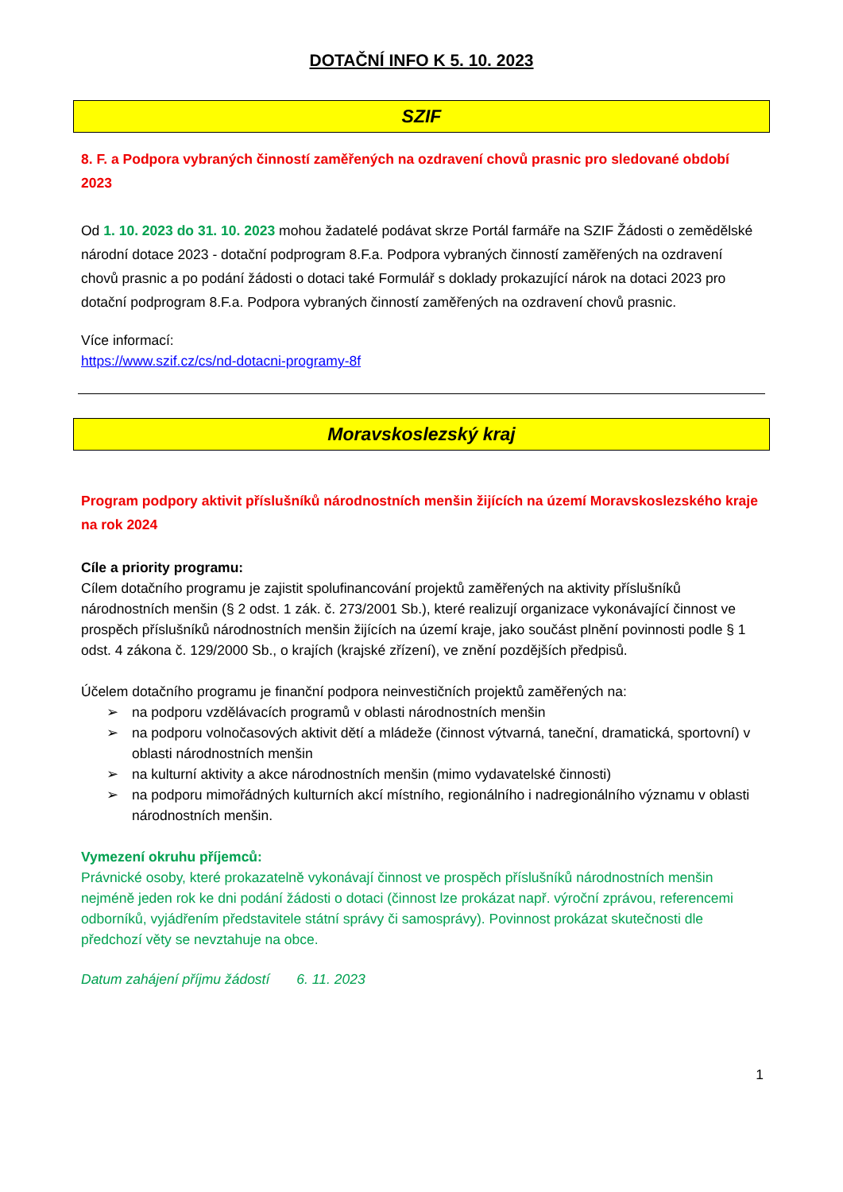DOTAČNÍ INFO K 5. 10. 2023
SZIF
8. F. a Podpora vybraných činností zaměřených na ozdravení chovů prasnic pro sledované období 2023
Od 1. 10. 2023 do 31. 10. 2023 mohou žadatelé podávat skrze Portál farmáře na SZIF Žádosti o zemědělské národní dotace 2023 - dotační podprogram 8.F.a. Podpora vybraných činností zaměřených na ozdravení chovů prasnic a po podání žádosti o dotaci také Formulář s doklady prokazující nárok na dotaci 2023 pro dotační podprogram 8.F.a. Podpora vybraných činností zaměřených na ozdravení chovů prasnic.
Více informací:
https://www.szif.cz/cs/nd-dotacni-programy-8f
Moravskoslezský kraj
Program podpory aktivit příslušníků národnostních menšin žijících na území Moravskoslezského kraje na rok 2024
Cíle a priority programu:
Cílem dotačního programu je zajistit spolufinancování projektů zaměřených na aktivity příslušníků národnostních menšin (§ 2 odst. 1 zák. č. 273/2001 Sb.), které realizují organizace vykonávající činnost ve prospěch příslušníků národnostních menšin žijících na území kraje, jako součást plnění povinnosti podle § 1 odst. 4 zákona č. 129/2000 Sb., o krajích (krajské zřízení), ve znění pozdějších předpisů.
Účelem dotačního programu je finanční podpora neinvestičních projektů zaměřených na:
➢ na podporu vzdělávacích programů v oblasti národnostních menšin
➢ na podporu volnočasových aktivit dětí a mládeže (činnost výtvarná, taneční, dramatická, sportovní) v oblasti národnostních menšin
➢ na kulturní aktivity a akce národnostních menšin (mimo vydavatelské činnosti)
➢ na podporu mimořádných kulturních akcí místního, regionálního i nadregionálního významu v oblasti národnostních menšin.
Vymezení okruhu příjemců:
Právnické osoby, které prokazatelně vykonávají činnost ve prospěch příslušníků národnostních menšin nejméně jeden rok ke dni podání žádosti o dotaci (činnost lze prokázat např. výroční zprávou, referencemi odborníků, vyjádřením představitele státní správy či samosprávy). Povinnost prokázat skutečnosti dle předchozí věty se nevztahuje na obce.
Datum zahájení příjmu žádostí 6. 11. 2023
1